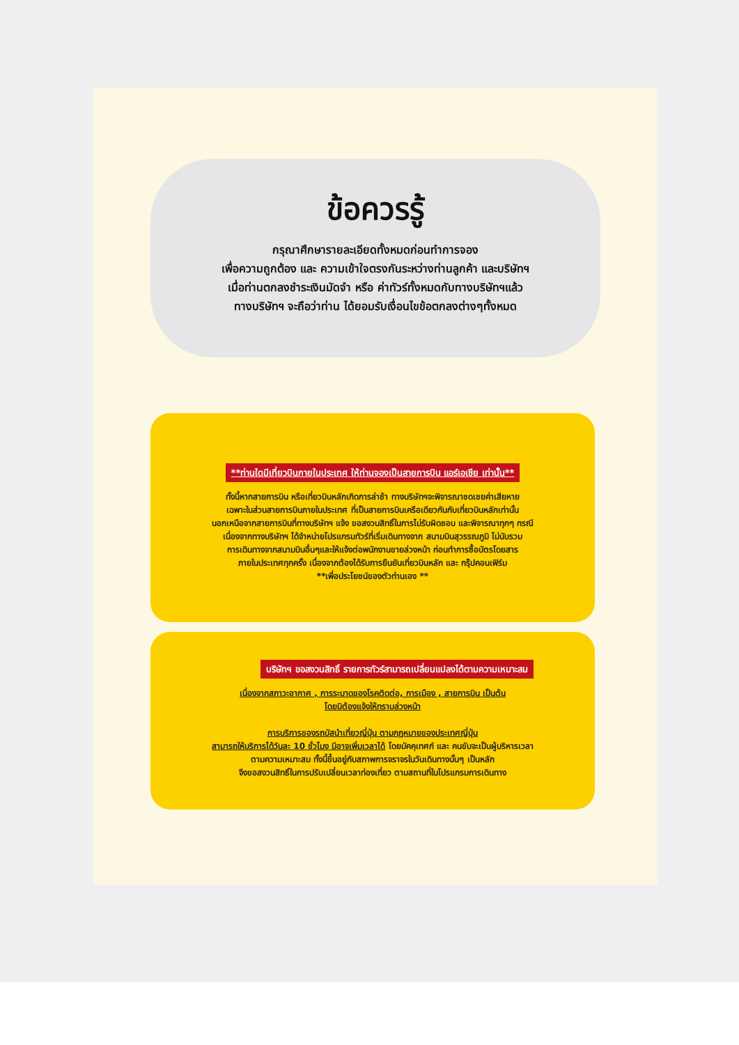ข้อควรรู้
กรุณาศึกษารายละเอียดทั้งหมดก่อนทำการจอง
เพื่อความถูกต้อง และ ความเข้าใจตรงกันระหว่างท่านลูกค้า และบริษัทฯ
เมื่อท่านตกลงชำระเงินมัดจำ หรือ ค่าทัวร์ทั้งหมดกับทางบริษัทฯแล้ว
ทางบริษัทฯ จะถือว่าท่าน ได้ยอมรับเงื่อนไขข้อตกลงต่างๆทั้งหมด
**ท่านใดมีเที่ยวบินภายในประเทศ ให้ท่านจองเป็นสายการบิน แอร์เอเชีย เท่านั้น**
ทั้งนี้หากสายการบิน หรือเที่ยวบินหลักเกิดการล่าช้า ทางบริษัทฯจะพิจารณาชดเชยค่าเสียหาย
เฉพาะในส่วนสายการบินภายในประเทศ ที่เป็นสายการบินเครือเดียวกันกับเที่ยวบินหลักเท่านั้น
นอกเหนือจากสายการบินที่ทางบริษัทฯ แจ้ง ขอสงวนสิทธิ์ในการไม่รับผิดชอบ และพิจารณาทุกๆ กรณี
เนื่องจากทางบริษัทฯ ได้จำหน่ายโปรแกรมทัวร์ที่เริ่มเดินทางจาก สนามบินสุวรรณภูมิ ไม่นับรวม
การเดินทางจากสนามบินอื่นๆและให้แจ้งต่อพนักงานขายล่วงหน้า ก่อนทำการซื้อบัตรโดยสาร
ภายในประเทศทุกครั้ง เนื่องจากต้องได้รับการยืนยันเที่ยวบินหลัก และ กรุ๊ปคอนเฟิร์ม
**เพื่อประโยชน์ของตัวท่านเอง **
บริษัทฯ ขอสงวนสิทธิ์ รายการทัวร์สามารถเปลี่ยนแปลงได้ตามความเหมาะสม
เนื่องจากสภาวะอากาศ , การระบาดของโรคติดต่อ, การเมือง , สายการบิน เป็นต้น
โดยมิต้องแจ้งให้ทราบล่วงหน้า
การบริการของรถบัสนำเที่ยวญี่ปุ่น ตามกฎหมายของประเทศญี่ปุ่น
สามารถให้บริการได้วันละ 10 ชั่วโมง มีอาจเพิ่มเวลาได้ โดยมัคคุเทศก์ และ คนขับจะเป็นผู้บริหารเวลา
ตามความเหมาะสม ทั้งนี้ขึ้นอยู่กับสภาพการจราจรในวันเดินทางนั้นๆ เป็นหลัก
จึงขอสงวนสิทธิ์ในการปรับเปลี่ยนเวลาท่องเที่ยว ตามสถานที่ในโปรแกรมการเดินทาง